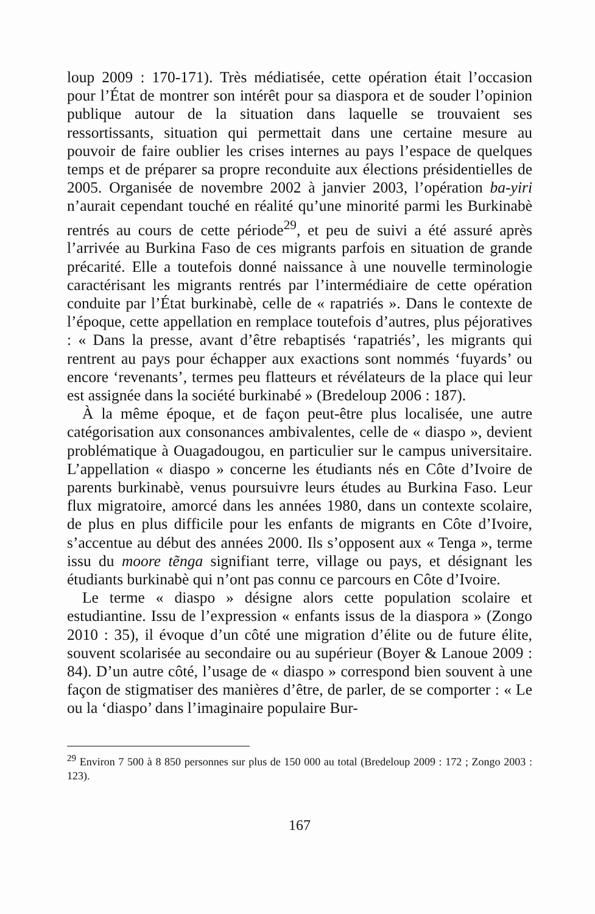loup 2009 : 170-171). Très médiatisée, cette opération était l’occasion pour l’État de montrer son intérêt pour sa diaspora et de souder l’opinion publique autour de la situation dans laquelle se trouvaient ses ressortissants, situation qui permettait dans une certaine mesure au pouvoir de faire oublier les crises internes au pays l’espace de quelques temps et de préparer sa propre reconduite aux élections présidentielles de 2005. Organisée de novembre 2002 à janvier 2003, l’opération ba-yiri n’aurait cependant touché en réalité qu’une minorité parmi les Burkinabè rentrés au cours de cette période<sup>29</sup>, et peu de suivi a été assuré après l’arrivée au Burkina Faso de ces migrants parfois en situation de grande précarité. Elle a toutefois donné naissance à une nouvelle terminologie caractérisant les migrants rentrés par l’intermédiaire de cette opération conduite par l’État burkinabè, celle de « rapatriés ». Dans le contexte de l’époque, cette appellation en remplace toutefois d’autres, plus péjoratives : « Dans la presse, avant d’être rebaptisés ‘rapatriés’, les migrants qui rentrent au pays pour échapper aux exactions sont nommés ‘fuyards’ ou encore ‘revenants’, termes peu flatteurs et révélateurs de la place qui leur est assignée dans la société burkinabé » (Bredeloup 2006 : 187).
À la même époque, et de façon peut-être plus localisée, une autre catégorisation aux consonances ambivalentes, celle de « diaspo », devient problématique à Ouagadougou, en particulier sur le campus universitaire. L’appellation « diaspo » concerne les étudiants nés en Côte d’Ivoire de parents burkinabè, venus poursuivre leurs études au Burkina Faso. Leur flux migratoire, amorcé dans les années 1980, dans un contexte scolaire, de plus en plus difficile pour les enfants de migrants en Côte d’Ivoire, s’accentue au début des années 2000. Ils s’opposent aux « Tenga », terme issu du moore tẽnga signifiant terre, village ou pays, et désignant les étudiants burkinabè qui n’ont pas connu ce parcours en Côte d’Ivoire.
Le terme « diaspo » désigne alors cette population scolaire et estudiantine. Issu de l’expression « enfants issus de la diaspora » (Zongo 2010 : 35), il évoque d’un côté une migration d’élite ou de future élite, souvent scolarisée au secondaire ou au supérieur (Boyer & Lanoue 2009 : 84). D’un autre côté, l’usage de « diaspo » correspond bien souvent à une façon de stigmatiser des manières d’être, de parler, de se comporter : « Le ou la ‘diaspo’ dans l’imaginaire populaire Bur-
<sup>29</sup> Environ 7 500 à 8 850 personnes sur plus de 150 000 au total (Bredeloup 2009 : 172 ; Zongo 2003 : 123).
167